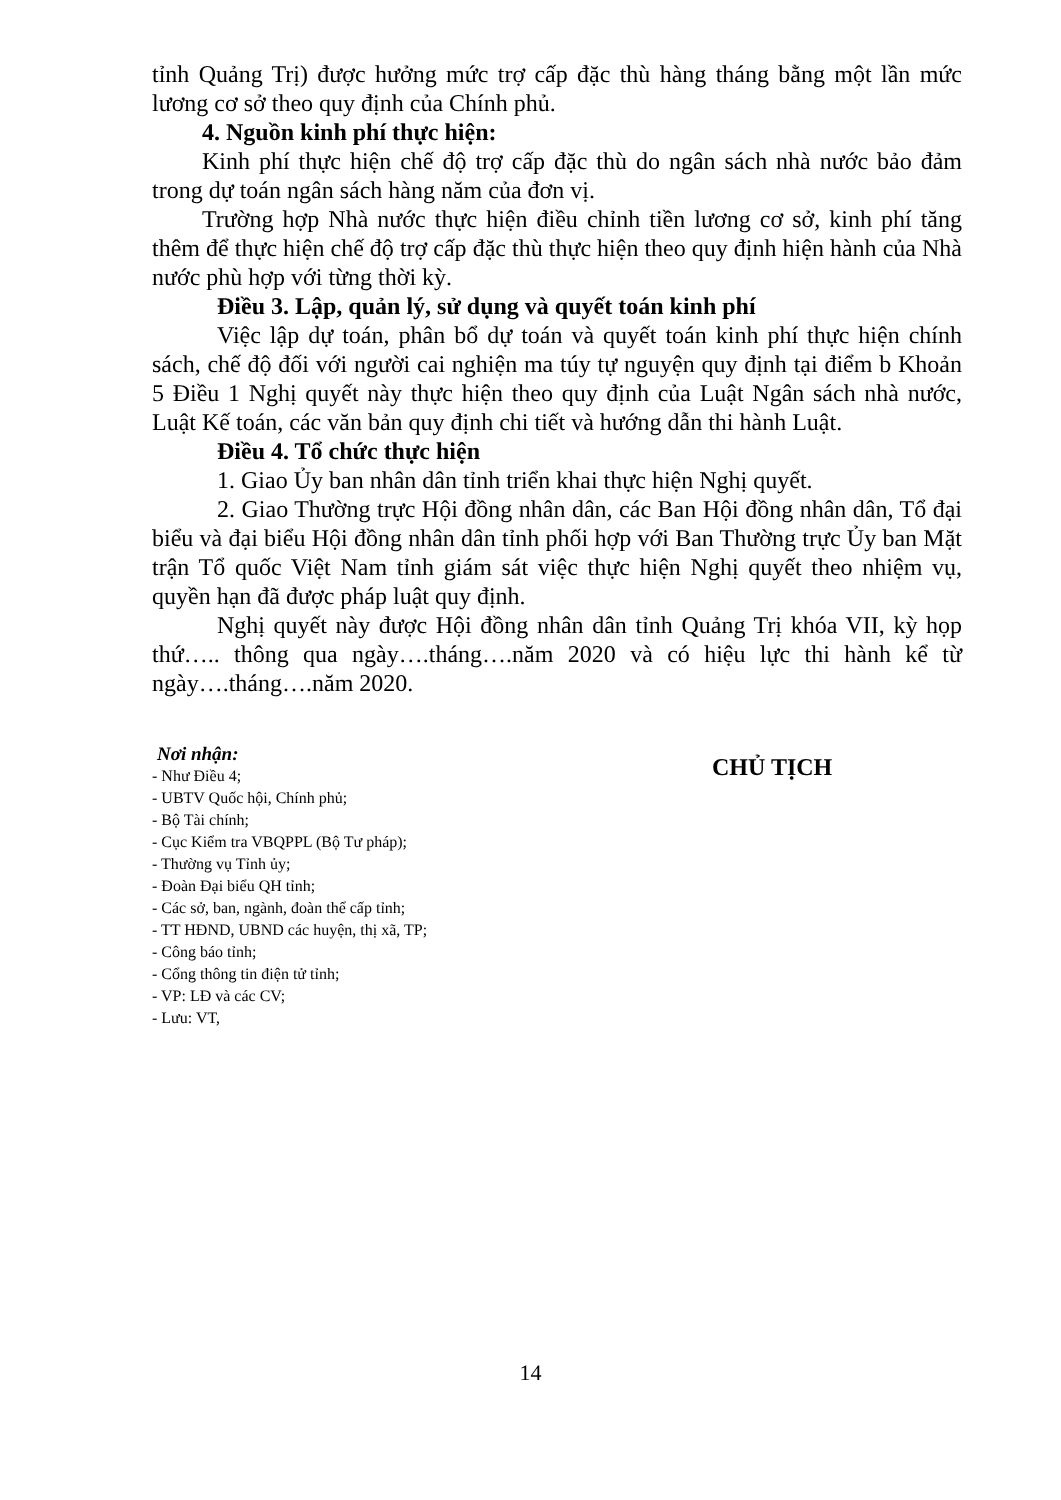tỉnh Quảng Trị) được hưởng mức trợ cấp đặc thù hàng tháng bằng một lần mức lương cơ sở theo quy định của Chính phủ.
4. Nguồn kinh phí thực hiện:
Kinh phí thực hiện chế độ trợ cấp đặc thù do ngân sách nhà nước bảo đảm trong dự toán ngân sách hàng năm của đơn vị.
Trường hợp Nhà nước thực hiện điều chỉnh tiền lương cơ sở, kinh phí tăng thêm để thực hiện chế độ trợ cấp đặc thù thực hiện theo quy định hiện hành của Nhà nước phù hợp với từng thời kỳ.
Điều 3. Lập, quản lý, sử dụng và quyết toán kinh phí
Việc lập dự toán, phân bổ dự toán và quyết toán kinh phí thực hiện chính sách, chế độ đối với người cai nghiện ma túy tự nguyện quy định tại điểm b Khoản 5 Điều 1 Nghị quyết này thực hiện theo quy định của Luật Ngân sách nhà nước, Luật Kế toán, các văn bản quy định chi tiết và hướng dẫn thi hành Luật.
Điều 4. Tổ chức thực hiện
1. Giao Ủy ban nhân dân tỉnh triển khai thực hiện Nghị quyết.
2. Giao Thường trực Hội đồng nhân dân, các Ban Hội đồng nhân dân, Tổ đại biểu và đại biểu Hội đồng nhân dân tỉnh phối hợp với Ban Thường trực Ủy ban Mặt trận Tổ quốc Việt Nam tỉnh giám sát việc thực hiện Nghị quyết theo nhiệm vụ, quyền hạn đã được pháp luật quy định.
Nghị quyết này được Hội đồng nhân dân tỉnh Quảng Trị khóa VII, kỳ họp thứ….. thông qua ngày….tháng….năm 2020 và có hiệu lực thi hành kể từ ngày….tháng….năm 2020.
Nơi nhận:
- Như Điều 4;
- UBTV Quốc hội, Chính phủ;
- Bộ Tài chính;
- Cục Kiểm tra VBQPPL (Bộ Tư pháp);
- Thường vụ Tỉnh ủy;
- Đoàn Đại biểu QH tỉnh;
- Các sở, ban, ngành, đoàn thể cấp tỉnh;
- TT HĐND, UBND các huyện, thị xã, TP;
- Công báo tỉnh;
- Cổng thông tin điện tử tỉnh;
- VP: LĐ và các CV;
- Lưu: VT,
CHỦ TỊCH
14